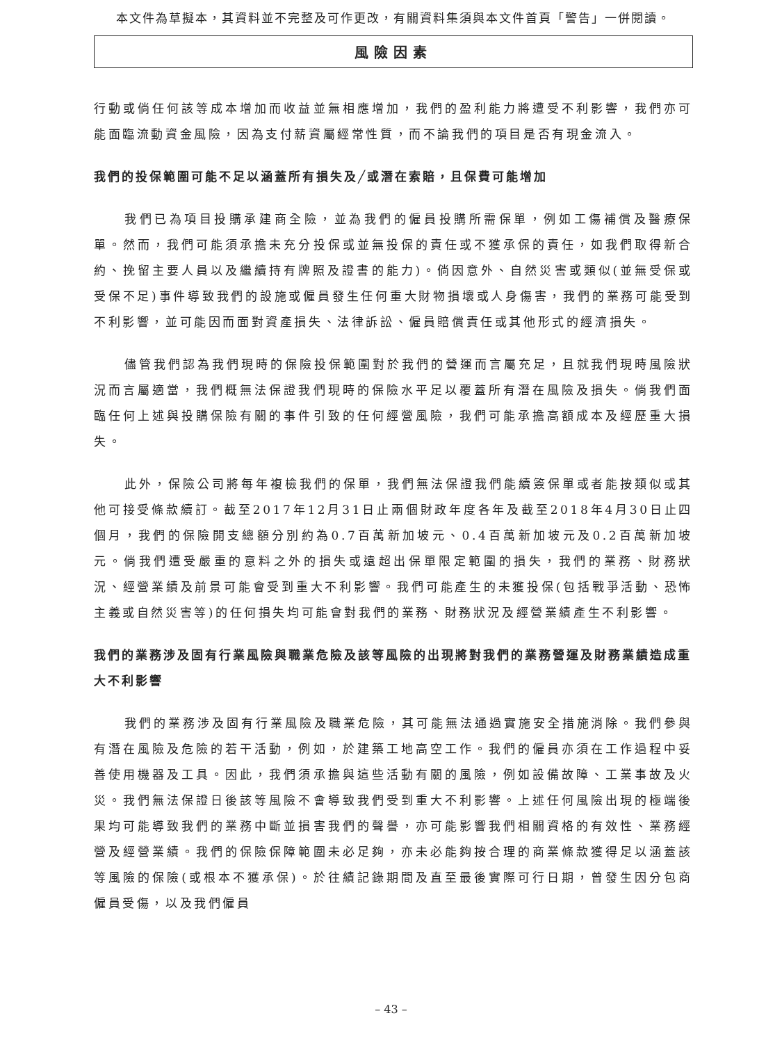本文件為草擬本，其資料並不完整及可作更改，有關資料集須與本文件首頁「警告」一併閱讀。
風險因素
行動或倘任何該等成本增加而收益並無相應增加，我們的盈利能力將遭受不利影響，我們亦可能面臨流動資金風險，因為支付薪資屬經常性質，而不論我們的項目是否有現金流入。
我們的投保範圍可能不足以涵蓋所有損失及╱或潛在索賠，且保費可能增加
我們已為項目投購承建商全險，並為我們的僱員投購所需保單，例如工傷補償及醫療保單。然而，我們可能須承擔未充分投保或並無投保的責任或不獲承保的責任，如我們取得新合約、挽留主要人員以及繼續持有牌照及證書的能力)。倘因意外、自然災害或類似(並無受保或受保不足)事件導致我們的設施或僱員發生任何重大財物損壞或人身傷害，我們的業務可能受到不利影響，並可能因而面對資產損失、法律訴訟、僱員賠償責任或其他形式的經濟損失。
儘管我們認為我們現時的保險投保範圍對於我們的營運而言屬充足，且就我們現時風險狀況而言屬適當，我們概無法保證我們現時的保險水平足以覆蓋所有潛在風險及損失。倘我們面臨任何上述與投購保險有關的事件引致的任何經營風險，我們可能承擔高額成本及經歷重大損失。
此外，保險公司將每年複檢我們的保單，我們無法保證我們能續簽保單或者能按類似或其他可接受條款續訂。截至2017年12月31日止兩個財政年度各年及截至2018年4月30日止四個月，我們的保險開支總額分別約為0.7百萬新加坡元、0.4百萬新加坡元及0.2百萬新加坡元。倘我們遭受嚴重的意料之外的損失或遠超出保單限定範圍的損失，我們的業務、財務狀況、經營業績及前景可能會受到重大不利影響。我們可能產生的未獲投保(包括戰爭活動、恐怖主義或自然災害等)的任何損失均可能會對我們的業務、財務狀況及經營業績產生不利影響。
我們的業務涉及固有行業風險與職業危險及該等風險的出現將對我們的業務營運及財務業績造成重大不利影響
我們的業務涉及固有行業風險及職業危險，其可能無法通過實施安全措施消除。我們參與有潛在風險及危險的若干活動，例如，於建築工地高空工作。我們的僱員亦須在工作過程中妥善使用機器及工具。因此，我們須承擔與這些活動有關的風險，例如設備故障、工業事故及火災。我們無法保證日後該等風險不會導致我們受到重大不利影響。上述任何風險出現的極端後果均可能導致我們的業務中斷並損害我們的聲譽，亦可能影響我們相關資格的有效性、業務經營及經營業績。我們的保險保障範圍未必足夠，亦未必能夠按合理的商業條款獲得足以涵蓋該等風險的保險(或根本不獲承保)。於往績記錄期間及直至最後實際可行日期，曾發生因分包商僱員受傷，以及我們僱員
– 43 –